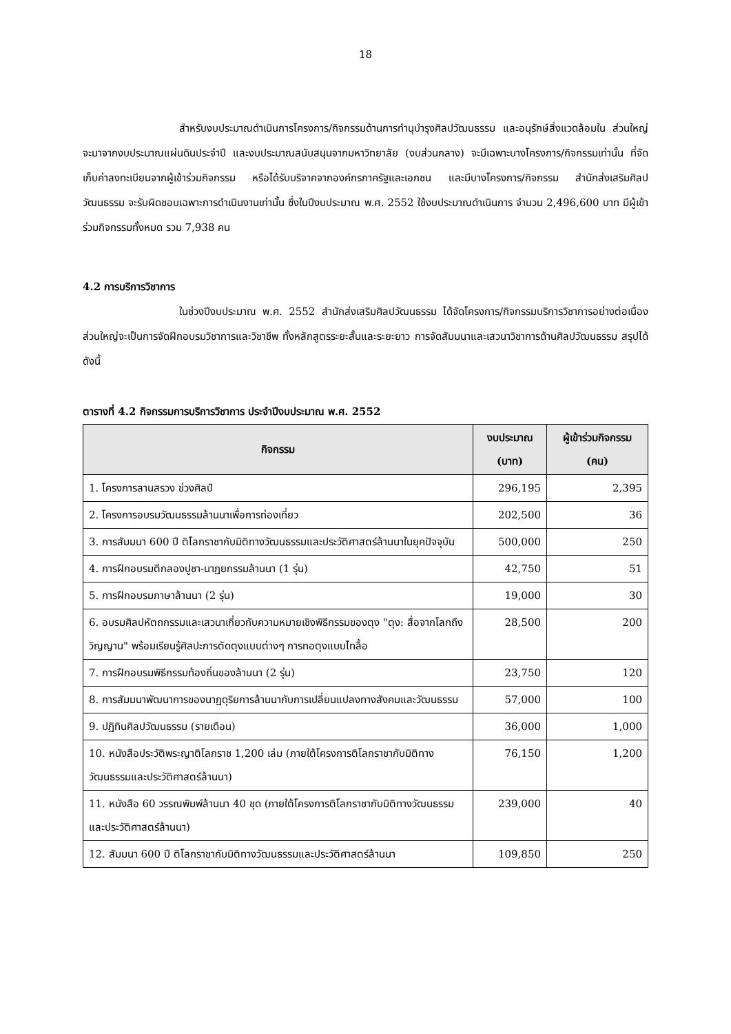18
สำหรับงบประมาณดำเนินการโครงการ/กิจกรรมด้านการทำนุบำรุงศิลปวัฒนธรรม และอนุรักษ์สิ่งแวดล้อมใน ส่วนใหญ่จะมาจากงบประมาณแผ่นดินประจำปี และงบประมาณสนับสนุนจากมหาวิทยาลัย (งบส่วนกลาง) จะมีเฉพาะบางโครงการ/กิจกรรมเท่านั้น ที่จัดเก็บค่าลงทะเบียนจากผู้เข้าร่วมกิจกรรม หรือได้รับบริจาคจากองค์กรภาครัฐและเอกชน และมีบางโครงการ/กิจกรรม สำนักส่งเสริมศิลปวัฒนธรรม จะรับผิดชอบเฉพาะการดำเนินงานเท่านั้น ซึ่งในปีงบประมาณ พ.ศ. 2552 ใช้งบประมาณดำเนินการ จำนวน 2,496,600 บาท มีผู้เข้าร่วมกิจกรรมทั้งหมด รวม 7,938 คน
4.2 การบริการวิชาการ
ในช่วงปีงบประมาณ พ.ศ. 2552 สำนักส่งเสริมศิลปวัฒนธรรม ได้จัดโครงการ/กิจกรรมบริการวิชาการอย่างต่อเนื่อง ส่วนใหญ่จะเป็นการจัดฝึกอบรมวิชาการและวิชาชีพ ทั้งหลักสูตรระยะสั้นและระยะยาว การจัดสัมมนาและเสวนาวิชาการด้านศิลปวัฒนธรรม สรุปได้ดังนี้
ตารางที่ 4.2 กิจกรรมการบริการวิชาการ ประจำปีงบประมาณ พ.ศ. 2552
| กิจกรรม | งบประมาณ (บาท) | ผู้เข้าร่วมกิจกรรม (คน) |
| --- | --- | --- |
| 1. โครงการลานสรวง ข่วงศิลป์ | 296,195 | 2,395 |
| 2. โครงการอบรมวัฒนธรรมล้านนาเพื่อการท่องเที่ยว | 202,500 | 36 |
| 3. การสัมมนา 600 ปี ติโลกราชากับมิติทางวัฒนธรรมและประวัติศาสตร์ล้านนาในยุคปัจจุบัน | 500,000 | 250 |
| 4. การฝึกอบรมตีกลองปูชา-นาฏยกรรมล้านนา (1 รุ่น) | 42,750 | 51 |
| 5. การฝึกอบรมภาษาล้านนา (2 รุ่น) | 19,000 | 30 |
| 6. อบรมศิลปหัตถกรรมและเสวนาเกี่ยวกับความหมายเชิงพิธีกรรมของตุง "ตุง: สื่อจากโลกถึงวิญญาน" พร้อมเรียนรู้ศิลปะการตัดตุงแบบต่างๆ การทอตุงแบบไทลื้อ | 28,500 | 200 |
| 7. การฝึกอบรมพิธีกรรมท้องถิ่นของล้านนา (2 รุ่น) | 23,750 | 120 |
| 8. การสัมมนาพัฒนาการของนาฏดุริยการล้านนากับการเปลี่ยนแปลงทางสังคมและวัฒนธรรม | 57,000 | 100 |
| 9. ปฏิทินศิลปวัฒนธรรม (รายเดือน) | 36,000 | 1,000 |
| 10. หนังสือประวัติพระญาติโลกราช 1,200 เล่ม (ภายใต้โครงการติโลกราชากับมิติทางวัฒนธรรมและประวัติศาสตร์ล้านนา) | 76,150 | 1,200 |
| 11. หนังสือ 60 วรรณพิมพ์ล้านนา 40 ชุด (ภายใต้โครงการติโลกราชากับมิติทางวัฒนธรรมและประวัติศาสตร์ล้านนา) | 239,000 | 40 |
| 12. สัมมนา 600 ปี ติโลกราชากับมิติทางวัฒนธรรมและประวัติศาสตร์ล้านนา | 109,850 | 250 |